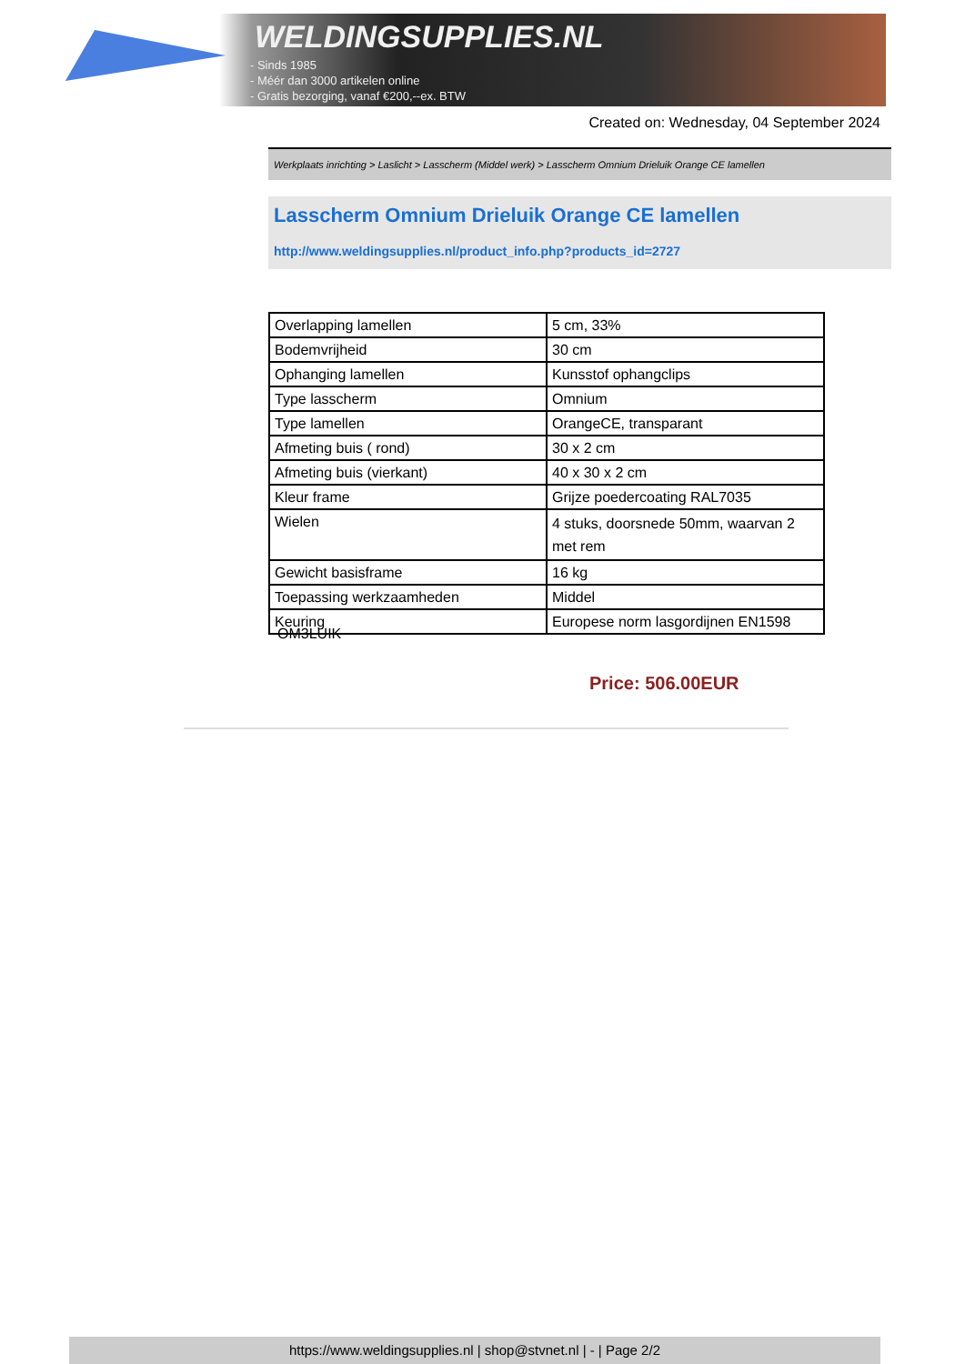WELDINGSUPPLIES.NL
- Sinds 1985
- Méér dan 3000 artikelen online
- Gratis bezorging, vanaf €200,--ex. BTW
Created on: Wednesday, 04 September 2024
Werkplaats inrichting > Laslicht > Lasscherm (Middel werk) > Lasscherm Omnium Drieluik Orange CE lamellen
Lasscherm Omnium Drieluik Orange CE lamellen
http://www.weldingsupplies.nl/product_info.php?products_id=2727
| Overlapping lamellen | 5 cm, 33% |
| Bodemvrijheid | 30 cm |
| Ophanging lamellen | Kunsstof ophangclips |
| Type lasscherm | Omnium |
| Type lamellen | OrangeCE, transparant |
| Afmeting buis ( rond) | 30 x 2 cm |
| Afmeting buis (vierkant) | 40 x 30 x 2 cm |
| Kleur frame | Grijze poedercoating RAL7035 |
| Wielen | 4 stuks, doorsnede 50mm, waarvan 2 met rem |
| Gewicht basisframe | 16 kg |
| Toepassing werkzaamheden | Middel |
| Keuring | Europese norm lasgordijnen EN1598 |
OM3LUIK
Price: 506.00EUR
https://www.weldingsupplies.nl | shop@stvnet.nl | - | Page 2/2